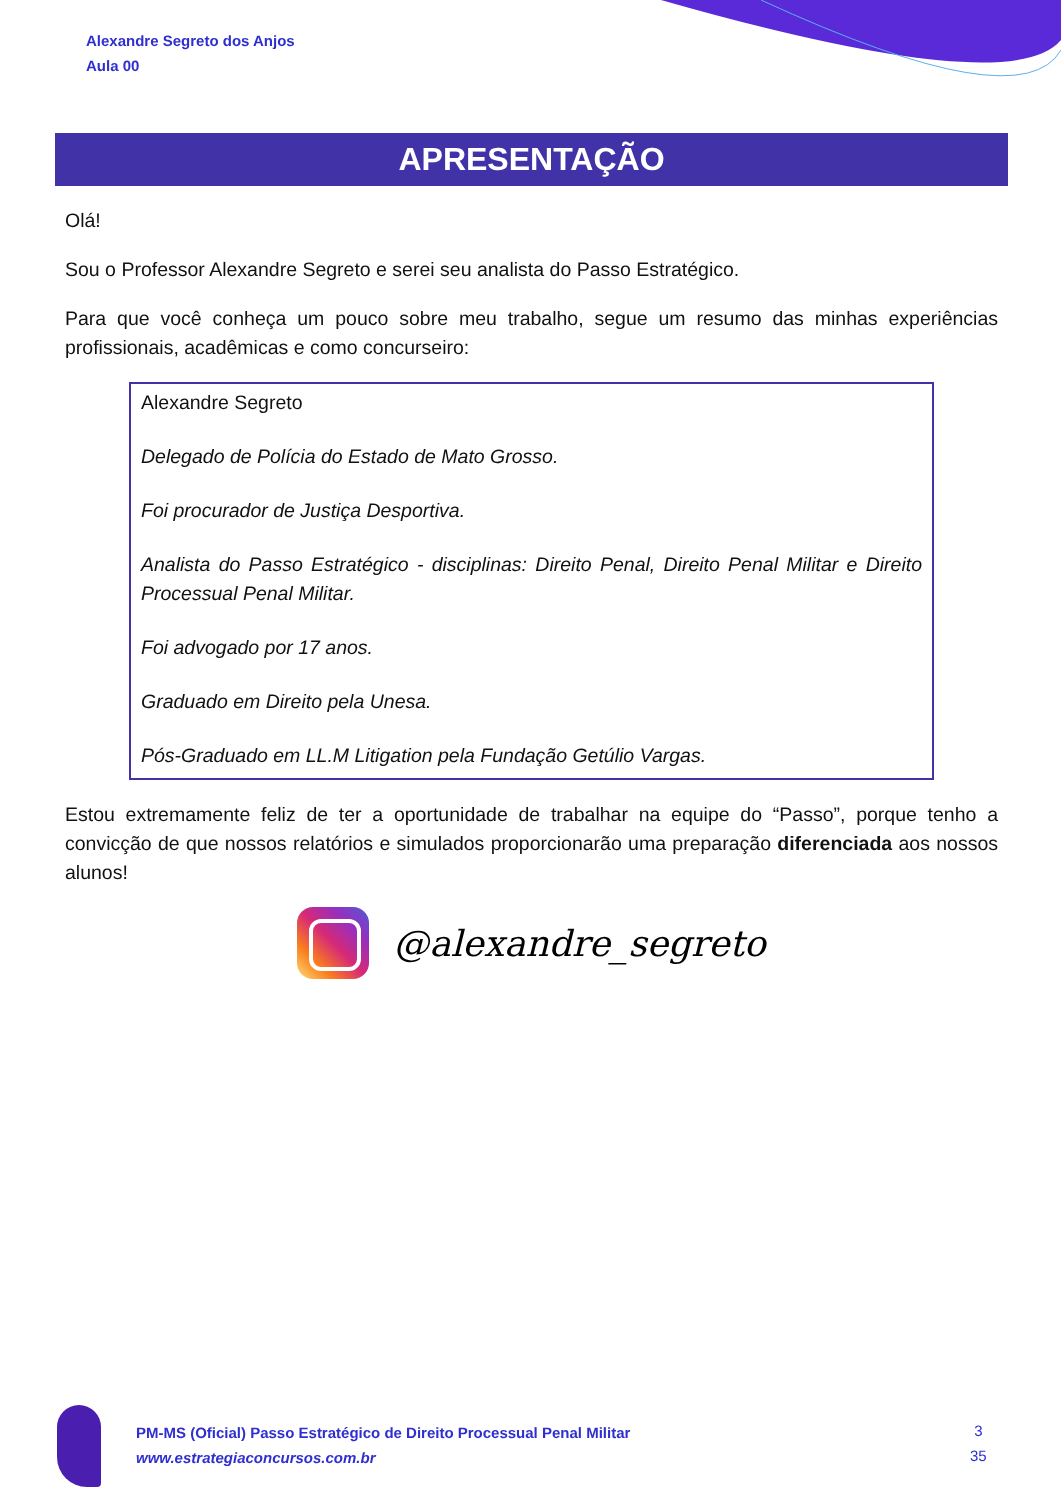Alexandre Segreto dos Anjos
Aula 00
APRESENTAÇÃO
Olá!
Sou o Professor Alexandre Segreto e serei seu analista do Passo Estratégico.
Para que você conheça um pouco sobre meu trabalho, segue um resumo das minhas experiências profissionais, acadêmicas e como concurseiro:
Alexandre Segreto
Delegado de Polícia do Estado de Mato Grosso.
Foi procurador de Justiça Desportiva.
Analista do Passo Estratégico - disciplinas: Direito Penal, Direito Penal Militar e Direito Processual Penal Militar.
Foi advogado por 17 anos.
Graduado em Direito pela Unesa.
Pós-Graduado em LL.M Litigation pela Fundação Getúlio Vargas.
Estou extremamente feliz de ter a oportunidade de trabalhar na equipe do “Passo”, porque tenho a convicção de que nossos relatórios e simulados proporcionarão uma preparação diferenciada aos nossos alunos!
@alexandre_segreto
PM-MS (Oficial) Passo Estratégico de Direito Processual Penal Militar
www.estrategiaconcursos.com.br
3
35